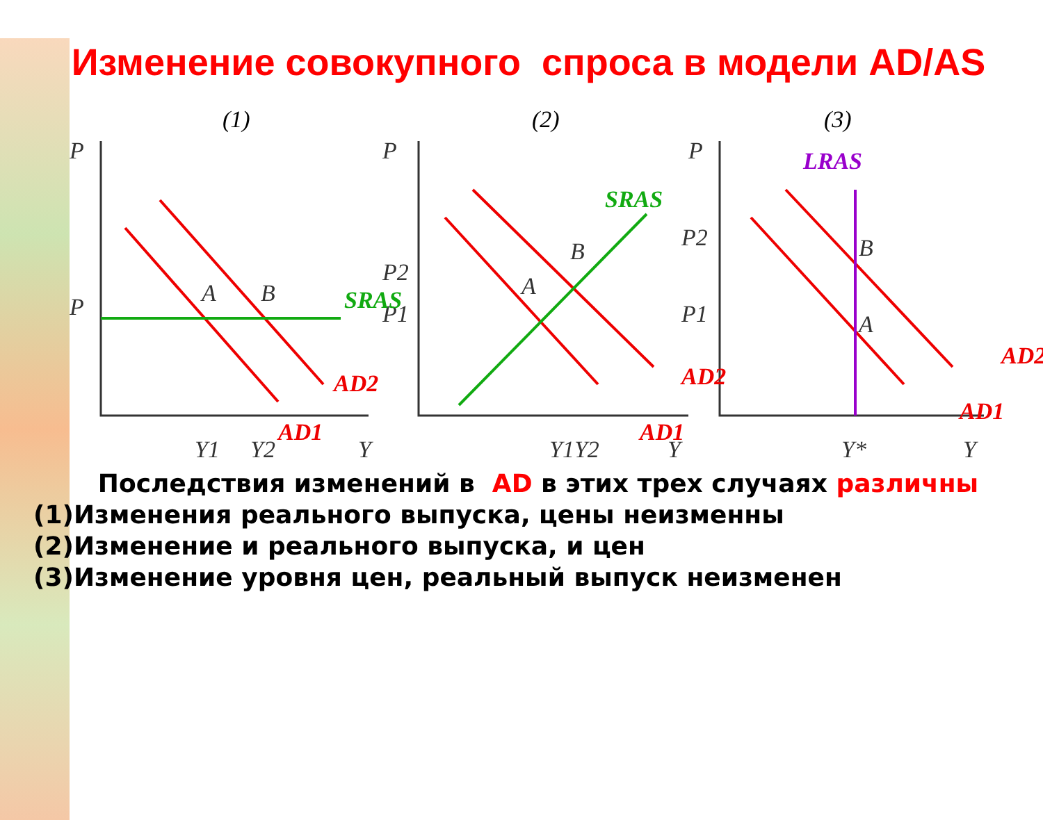Изменение совокупного спроса в модели AD/AS
(1)
(2)
(3)
P
P
Y1
Y2
Y
P
P2
P1
Y1Y2
Y
P
P2
P1
Y*
Y
A
B
A
B
A
B
SRAS
SRAS
LRAS
AD2
AD1
AD2
AD1
AD2
AD1
Последствия изменений в AD в этих трех случаях различны
(1)Изменения реального выпуска, цены неизменны
(2)Изменение и реального выпуска, и цен
(3)Изменение уровня цен, реальный выпуск неизменен